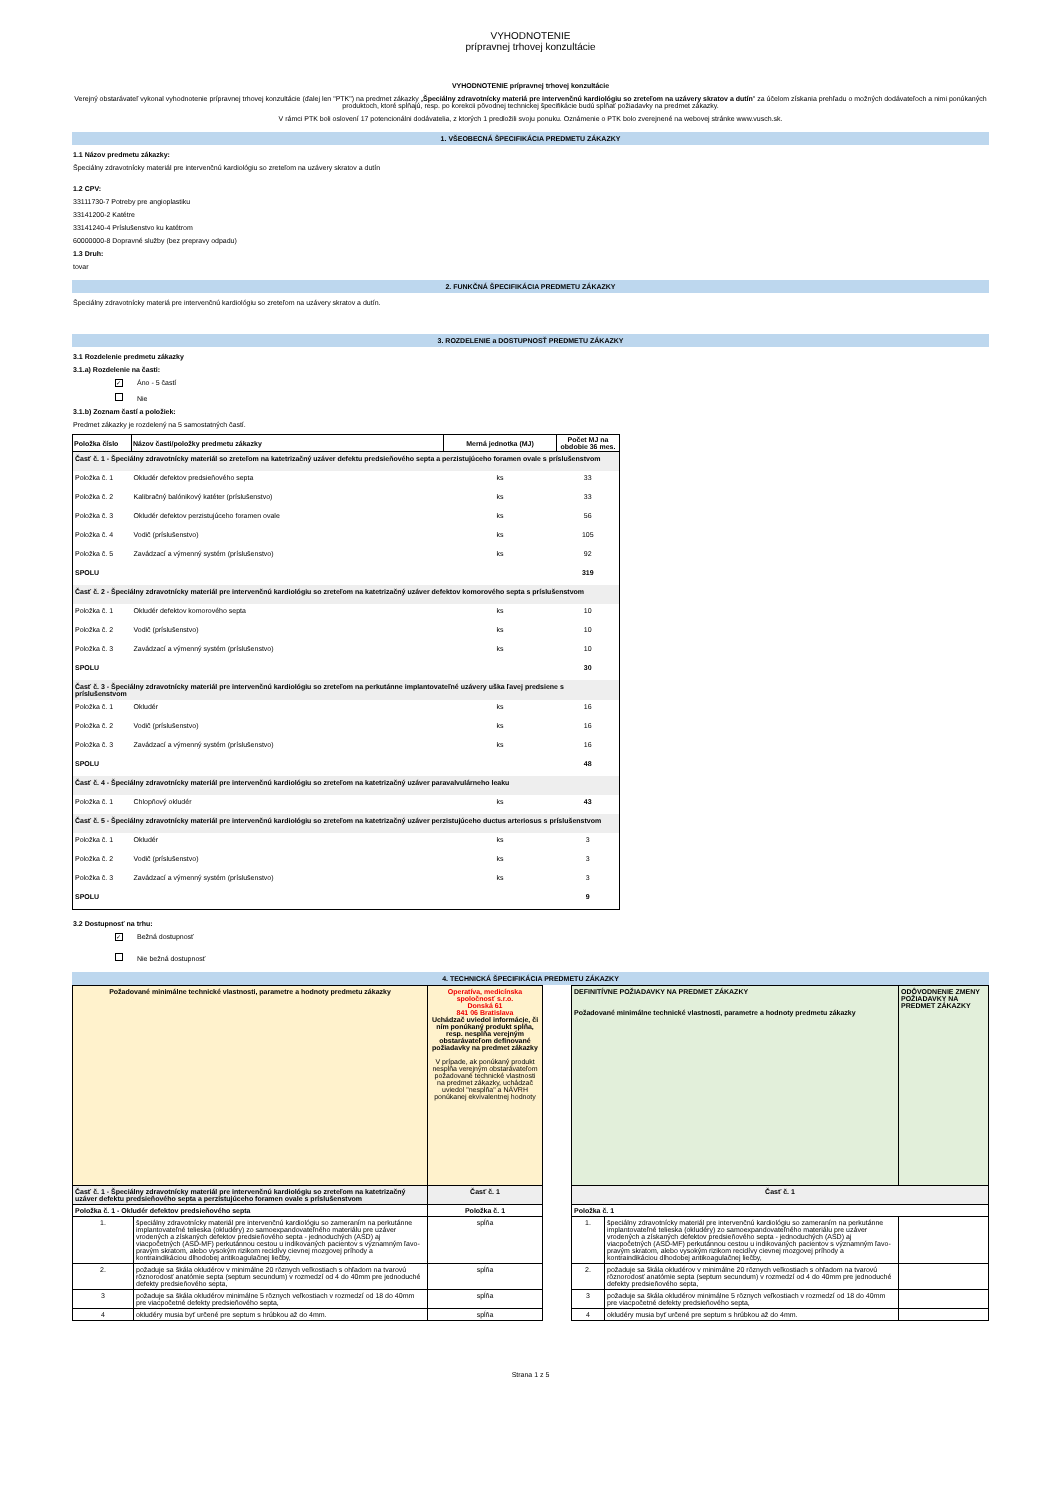VYHODNOTENIE
prípravnej trhovej konzultácie
VYHODNOTENIE prípravnej trhovej konzultácie
Verejný obstarávateľ vykonal vyhodnotenie prípravnej trhovej konzultácie (ďalej len "PTK") na predmet zákazky „Špeciálny zdravotnícky materiá pre intervenčnú kardiológiu so zreteľom na uzávery skratov a dutín" za účelom získania prehľadu o možných dodávateľoch a nimi ponúkaných produktoch, ktoré spĺňajú, resp. po korekcii pôvodnej technickej špecifikácie budú spĺňať požiadavky na predmet zákazky.
V rámci PTK boli oslovení 17 potencionálni dodávatelia, z ktorých 1 predložili svoju ponuku. Oznámenie o PTK bolo zverejnené na webovej stránke www.vusch.sk.
1. VŠEOBECNÁ ŠPECIFIKÁCIA PREDMETU ZÁKAZKY
1.1 Názov predmetu zákazky:
Špeciálny zdravotnícky materiál pre intervenčnú kardiológiu so zreteľom na uzávery skratov a dutín
1.2 CPV:
33111730-7 Potreby pre angioplastiku
33141200-2 Katétre
33141240-4 Príslušenstvo ku katétrom
60000000-8 Dopravné služby (bez prepravy odpadu)
1.3 Druh:
tovar
2. FUNKČNÁ ŠPECIFIKÁCIA PREDMETU ZÁKAZKY
Špeciálny zdravotnícky materiá pre intervenčnú kardiológiu so zreteľom na uzávery skratov a dutín.
3. ROZDELENIE a DOSTUPNOSŤ PREDMETU ZÁKAZKY
3.1 Rozdelenie predmetu zákazky
3.1.a) Rozdelenie na časti:
✓ Áno - 5 častí
Nie
3.1.b) Zoznam častí a položiek:
Predmet zákazky je rozdelený na 5 samostatných častí.
| Položka číslo | Názov časti/položky predmetu zákazky | Merná jednotka (MJ) | Počet MJ na obdobie 36 mes. |
| --- | --- | --- | --- |
| Časť č. 1 - Špeciálny zdravotnícky materiál so zreteľom na katetrizačný uzáver defektu predsieňového septa a perzistujúceho foramen ovale s príslušenstvom | | | |
| Položka č. 1 | Okludér defektov predsieňového septa | ks | 33 |
| Položka č. 2 | Kalibračný balónikový katéter (príslušenstvo) | ks | 33 |
| Položka č. 3 | Okludér defektov perzistujúceho foramen ovale | ks | 56 |
| Položka č. 4 | Vodič (príslušenstvo) | ks | 105 |
| Položka č. 5 | Zavádzací a výmenný systém (príslušenstvo) | ks | 92 |
| SPOLU | | | 319 |
| Časť č. 2 - Špeciálny zdravotnícky materiál pre intervenčnú kardiológiu so zreteľom na katetrizačný uzáver defektov komorového septa s príslušenstvom | | | |
| Položka č. 1 | Okludér defektov komorového septa | ks | 10 |
| Položka č. 2 | Vodič (príslušenstvo) | ks | 10 |
| Položka č. 3 | Zavádzací a výmenný systém (príslušenstvo) | ks | 10 |
| SPOLU | | | 30 |
| Časť č. 3 - Špeciálny zdravotnícky materiál pre intervenčnú kardiológiu so zreteľom na perkutánne implantovateľné uzávery uška ľavej predsiene s príslušenstvom | | | |
| Položka č. 1 | Okludér | ks | 16 |
| Položka č. 2 | Vodič (príslušenstvo) | ks | 16 |
| Položka č. 3 | Zavádzací a výmenný systém (príslušenstvo) | ks | 16 |
| SPOLU | | | 48 |
| Časť č. 4 - Špeciálny zdravotnícky materiál pre intervenčnú kardiológiu so zreteľom na katetrizačný uzáver paravalvulárneho leaku | | | |
| Položka č. 1 | Chlopňový okludér | ks | 43 |
| Časť č. 5 - Špeciálny zdravotnícky materiál pre intervenčnú kardiológiu so zreteľom na katetrizačný uzáver perzistujúceho ductus arteriosus s príslušenstvom | | | |
| Položka č. 1 | Okludér | ks | 3 |
| Položka č. 2 | Vodič (príslušenstvo) | ks | 3 |
| Položka č. 3 | Zavádzací a výmenný systém (príslušenstvo) | ks | 3 |
| SPOLU | | | 9 |
3.2 Dostupnosť na trhu:
✓ Bežná dostupnosť
Nie bežná dostupnosť
4. TECHNICKÁ ŠPECIFIKÁCIA PREDMETU ZÁKAZKY
| Požadované minimálne technické vlastnosti, parametre a hodnoty predmetu zákazky | | Operatíva, medicínska spoločnosť s.r.o. Donská 61 841 06 Bratislava Uchádzač uviedol informácie, či ním ponúkaný produkt spĺňa, resp. nespĺňa verejným obstarávateľom definované požiadavky na predmet zákazky V prípade, ak ponúkaný produkt nespĺňa verejným obstarávateľom požadované technické vlastnosti na predmet zákazky, uchádzač uviedol "nespĺňa" a NÁVRH ponúkanej ekvivalentnej hodnoty | | DEFINITÍVNE POŽIADAVKY NA PREDMET ZÁKAZKY Požadované minimálne technické vlastnosti, parametre a hodnoty predmetu zákazky | | ODÔVODNENIE ZMENY POŽIADAVKY NA PREDMET ZÁKAZKY |
| Časť č. 1 - Špeciálny zdravotnícky materiál pre intervenčnú kardiológiu so zreteľom na katetrizačný uzáver defektu predsieňového septa a perzistujúceho foramen ovale s príslušenstvom | | Časť č. 1 | | Časť č. 1 | | |
| Položka č. 1 - Okludér defektov predsieňového septa | | Položka č. 1 | | Položka č. 1 | | |
| 1. | špeciálny zdravotnícky materiál pre intervenčnú kardiológiu so zameraním na perkutánne implantovateľné telieska (okludéry) zo samoexpandovateľného materiálu pre uzáver vrodených a získaných defektov predsieňového septa - jednoduchých (ASD) aj viacpočetných (ASD-MF) perkutánnou cestou u indikovaných pacientov s významným ľavo-pravým skratom, alebo vysokým rizikom recidívy cievnej mozgovej príhody a kontraindikáciou dlhodobej antikoagulačnej liečby, | spĺňa | | 1. | špeciálny zdravotnícky materiál pre intervenčnú kardiológiu so zameraním na perkutánne implantovateľné telieska (okludéry) zo samoexpandovateľného materiálu pre uzáver vrodených a získaných defektov predsieňového septa - jednoduchých (ASD) aj viacpočetných (ASD-MF) perkutánnou cestou u indikovaných pacientov s významným ľavo-pravým skratom, alebo vysokým rizikom recidívy cievnej mozgovej príhody a kontraindikáciou dlhodobej antikoagulačnej liečby, | |
| 2. | požaduje sa škála okludérov v minimálne 20 rôznych veľkostiach s ohľadom na tvarovú rôznorodosť anatómie septa (septum secundum) v rozmedzí od 4 do 40mm pre jednoduché defekty predsieňového septa, | spĺňa | | 2. | požaduje sa škála okludérov v minimálne 20 rôznych veľkostiach s ohľadom na tvarovú rôznorodosť anatómie septa (septum secundum) v rozmedzí od 4 do 40mm pre jednoduché defekty predsieňového septa, | |
| 3 | požaduje sa škála okludérov minimálne 5 rôznych veľkostiach v rozmedzí od 18 do 40mm pre viacpočetné defekty predsieňového septa, | spĺňa | | 3 | požaduje sa škála okludérov minimálne 5 rôznych veľkostiach v rozmedzí od 18 do 40mm pre viacpočetné defekty predsieňového septa, | |
| 4 | okludéry musia byť určené pre septum s hrúbkou až do 4mm. | spĺňa | | 4 | okludéry musia byť určené pre septum s hrúbkou až do 4mm. | |
Strana 1 z 5